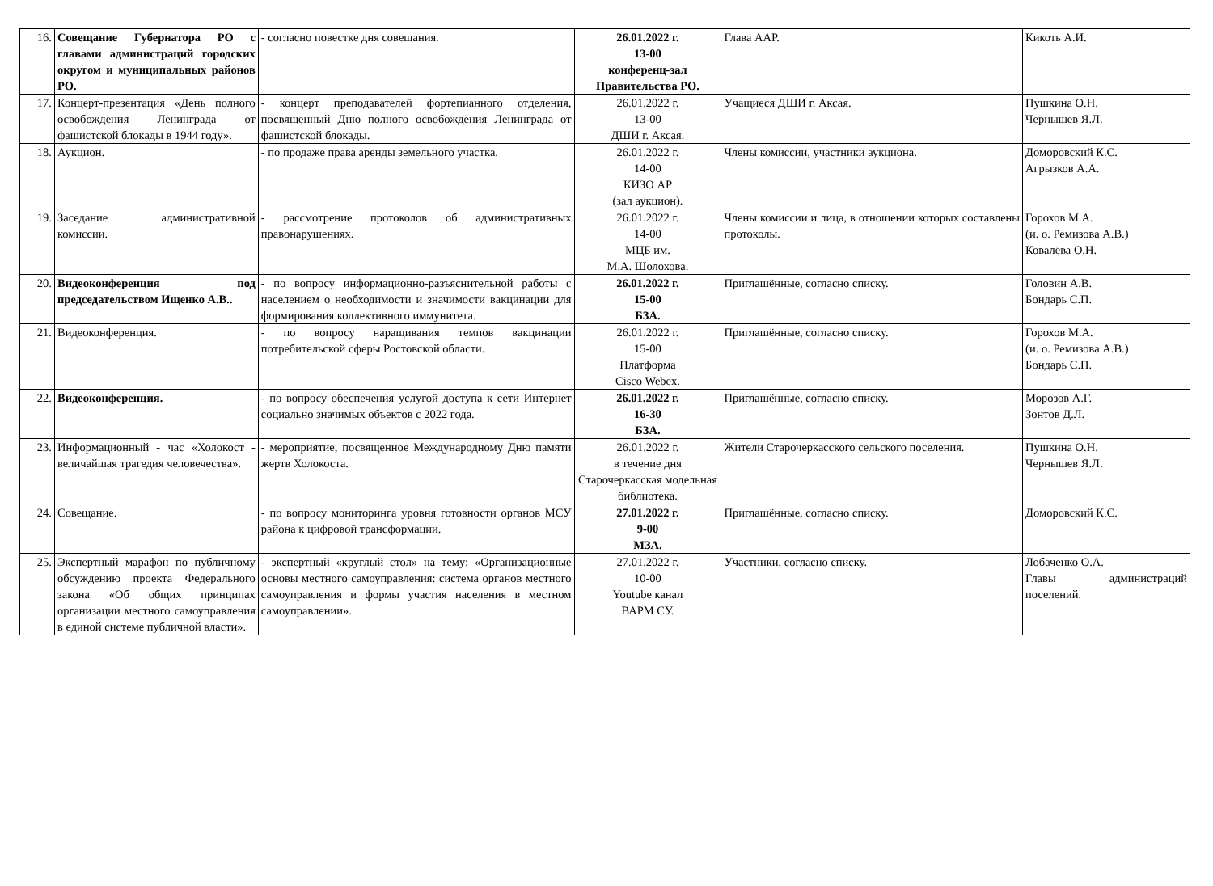| 16. | Совещание Губернатора РО с главами администраций городских округом и муниципальных районов РО. | - согласно повестке дня совещания. | 26.01.2022 г. 13-00 конференц-зал Правительства РО. | Глава ААР. | Кикоть А.И. |
| 17. | Концерт-презентация «День полного освобождения Ленинграда от фашистской блокады в 1944 году». | - концерт преподавателей фортепианного отделения, посвященный Дню полного освобождения Ленинграда от фашистской блокады. | 26.01.2022 г. 13-00 ДШИ г. Аксая. | Учащиеся ДШИ г. Аксая. | Пушкина О.Н. Чернышев Я.Л. |
| 18. | Аукцион. | - по продаже права аренды земельного участка. | 26.01.2022 г. 14-00 КИЗО АР (зал аукцион). | Члены комиссии, участники аукциона. | Доморовский К.С. Агрызков А.А. |
| 19. | Заседание административной комиссии. | - рассмотрение протоколов об административных правонарушениях. | 26.01.2022 г. 14-00 МЦБ им. М.А. Шолохова. | Члены комиссии и лица, в отношении которых составлены протоколы. | Горохов М.А. (и. о. Ремизова А.В.) Ковалёва О.Н. |
| 20. | Видеоконференция под председательством Ищенко А.В.. | - по вопросу информационно-разъяснительной работы с населением о необходимости и значимости вакцинации для формирования коллективного иммунитета. | 26.01.2022 г. 15-00 БЗА. | Приглашённые, согласно списку. | Головин А.В. Бондарь С.П. |
| 21. | Видеоконференция. | - по вопросу наращивания темпов вакцинации потребительской сферы Ростовской области. | 26.01.2022 г. 15-00 Платформа Cisco Webex. | Приглашённые, согласно списку. | Горохов М.А. (и. о. Ремизова А.В.) Бондарь С.П. |
| 22. | Видеоконференция. | - по вопросу обеспечения услугой доступа к сети Интернет социально значимых объектов с 2022 года. | 26.01.2022 г. 16-30 БЗА. | Приглашённые, согласно списку. | Морозов А.Г. Зонтов Д.Л. |
| 23. | Информационный - час «Холокост - величайшая трагедия человечества». | - мероприятие, посвященное Международному Дню памяти жертв Холокоста. | 26.01.2022 г. в течение дня Старочеркасская модельная библиотека. | Жители Старочеркасского сельского поселения. | Пушкина О.Н. Чернышев Я.Л. |
| 24. | Совещание. | - по вопросу мониторинга уровня готовности органов МСУ района к цифровой трансформации. | 27.01.2022 г. 9-00 МЗА. | Приглашённые, согласно списку. | Доморовский К.С. |
| 25. | Экспертный марафон по публичному обсуждению проекта Федерального закона «Об общих принципах организации местного самоуправления в единой системе публичной власти». | - экспертный «круглый стол» на тему: «Организационные основы местного самоуправления: система органов местного самоуправления и формы участия населения в местном самоуправлении». | 27.01.2022 г. 10-00 Youtube канал ВАРМ СУ. | Участники, согласно списку. | Лобаченко О.А. Главы администраций поселений. |